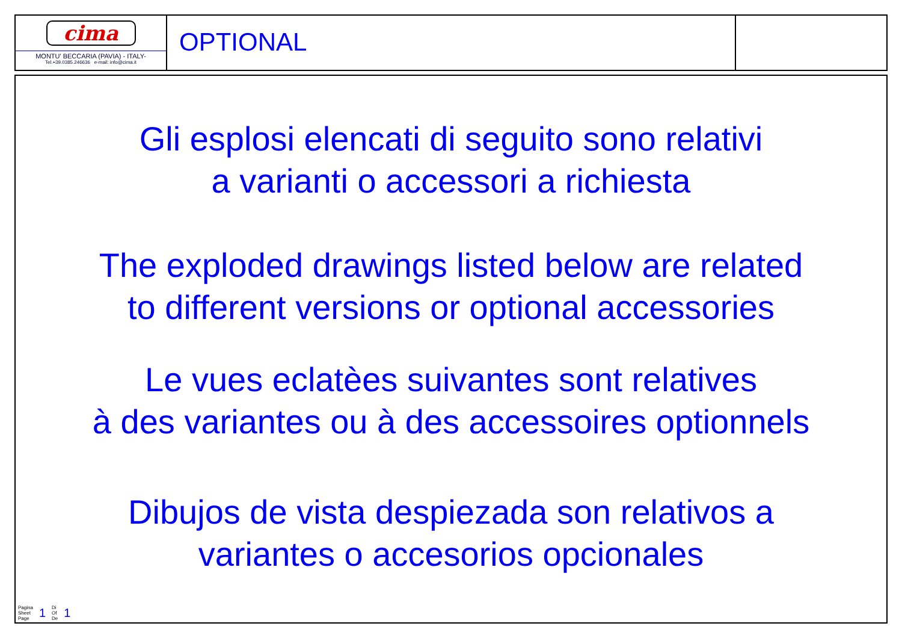cima
MONTU' BECCARIA (PAVIA) - ITALY-
Tel.+39.0385.246636 e-mail: info@cima.it
OPTIONAL
Gli esplosi elencati di seguito sono relativi
a varianti o accessori a richiesta
The exploded drawings listed below are related
to different versions or optional accessories
Le vues eclatèes suivantes sont relatives
à des variantes ou à des accessoires optionnels
Dibujos de vista despiezada son relativos a
variantes o accesorios opcionales
Pagina
Sheet
Page 1 Di
Of
De 1